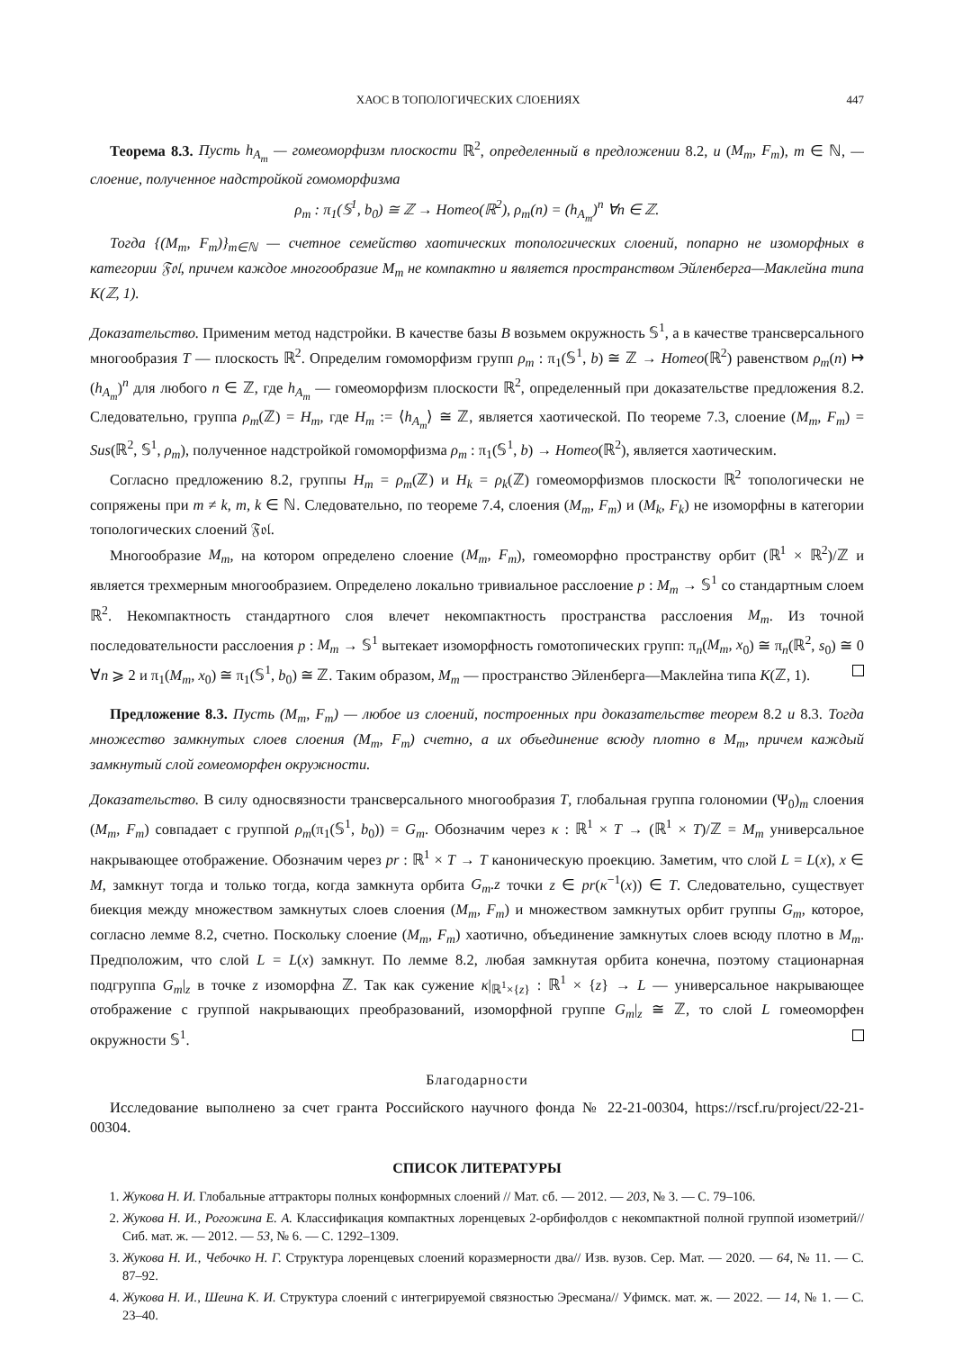ХАОС В ТОПОЛОГИЧЕСКИХ СЛОЕНИЯХ 447
Теорема 8.3. Пусть h<sub>A<sub>m</sub></sub> — гомеоморфизм плоскости ℝ<sup>2</sup>, определенный в предложении 8.2, и (M<sub>m</sub>, F<sub>m</sub>), m ∈ ℕ, — слоение, полученное надстройкой гомоморфизма
ρ<sub>m</sub> : π<sub>1</sub>(𝕊<sup>1</sup>, b<sub>0</sub>) ≅ ℤ → Homeo(ℝ<sup>2</sup>), ρ<sub>m</sub>(n) = (h<sub>A<sub>m</sub></sub>)<sup>n</sup> ∀n ∈ ℤ.
Тогда {(M<sub>m</sub>, F<sub>m</sub>)}<sub>m∈ℕ</sub> — счетное семейство хаотических топологических слоений, попарно не изоморфных в категории 𝔉𝔬𝔩, причем каждое многообразие M<sub>m</sub> не компактно и является пространством Эйленберга—Маклейна типа K(ℤ, 1).
Доказательство. Применим метод надстройки. В качестве базы B возьмем окружность 𝕊<sup>1</sup>, а в качестве трансверсального многообразия T — плоскость ℝ<sup>2</sup>. Определим гомоморфизм групп ρ<sub>m</sub> : π<sub>1</sub>(𝕊<sup>1</sup>, b) ≅ ℤ → Homeo(ℝ<sup>2</sup>) равенством ρ<sub>m</sub>(n) ↦ (h<sub>A<sub>m</sub></sub>)<sup>n</sup> для любого n ∈ ℤ, где h<sub>A<sub>m</sub></sub> — гомеоморфизм плоскости ℝ<sup>2</sup>, определенный при доказательстве предложения 8.2. Следовательно, группа ρ<sub>m</sub>(ℤ) = H<sub>m</sub>, где H<sub>m</sub> := ⟨h<sub>A<sub>m</sub></sub>⟩ ≅ ℤ, является хаотической. По теореме 7.3, слоение (M<sub>m</sub>, F<sub>m</sub>) = Sus(ℝ<sup>2</sup>, 𝕊<sup>1</sup>, ρ<sub>m</sub>), полученное надстройкой гомоморфизма ρ<sub>m</sub> : π<sub>1</sub>(𝕊<sup>1</sup>, b) → Homeo(ℝ<sup>2</sup>), является хаотическим.
Согласно предложению 8.2, группы H<sub>m</sub> = ρ<sub>m</sub>(ℤ) и H<sub>k</sub> = ρ<sub>k</sub>(ℤ) гомеоморфизмов плоскости ℝ<sup>2</sup> топологически не сопряжены при m ≠ k, m, k ∈ ℕ. Следовательно, по теореме 7.4, слоения (M<sub>m</sub>, F<sub>m</sub>) и (M<sub>k</sub>, F<sub>k</sub>) не изоморфны в категории топологических слоений 𝔉𝔬𝔩.
Многообразие M<sub>m</sub>, на котором определено слоение (M<sub>m</sub>, F<sub>m</sub>), гомеоморфно пространству орбит (ℝ<sup>1</sup> × ℝ<sup>2</sup>)/ℤ и является трехмерным многообразием. Определено локально тривиальное расслоение p : M<sub>m</sub> → 𝕊<sup>1</sup> со стандартным слоем ℝ<sup>2</sup>. Некомпактность стандартного слоя влечет некомпактность пространства расслоения M<sub>m</sub>. Из точной последовательности расслоения p : M<sub>m</sub> → 𝕊<sup>1</sup> вытекает изоморфность гомотопических групп: π<sub>n</sub>(M<sub>m</sub>, x<sub>0</sub>) ≅ π<sub>n</sub>(ℝ<sup>2</sup>, s<sub>0</sub>) ≅ 0 ∀n ⩾ 2 и π<sub>1</sub>(M<sub>m</sub>, x<sub>0</sub>) ≅ π<sub>1</sub>(𝕊<sup>1</sup>, b<sub>0</sub>) ≅ ℤ. Таким образом, M<sub>m</sub> — пространство Эйленберга—Маклейна типа K(ℤ, 1).
Предложение 8.3. Пусть (M<sub>m</sub>, F<sub>m</sub>) — любое из слоений, построенных при доказательстве теорем 8.2 и 8.3. Тогда множество замкнутых слоев слоения (M<sub>m</sub>, F<sub>m</sub>) счетно, а их объединение всюду плотно в M<sub>m</sub>, причем каждый замкнутый слой гомеоморфен окружности.
Доказательство. В силу односвязности трансверсального многообразия T, глобальная группа голономии (Ψ<sub>0</sub>)<sub>m</sub> слоения (M<sub>m</sub>, F<sub>m</sub>) совпадает с группой ρ<sub>m</sub>(π<sub>1</sub>(𝕊<sup>1</sup>, b<sub>0</sub>)) = G<sub>m</sub>. Обозначим через κ : ℝ<sup>1</sup> × T → (ℝ<sup>1</sup> × T)/ℤ = M<sub>m</sub> универсальное накрывающее отображение. Обозначим через pr : ℝ<sup>1</sup> × T → T каноническую проекцию. Заметим, что слой L = L(x), x ∈ M, замкнут тогда и только тогда, когда замкнута орбита G<sub>m</sub>.z точки z ∈ pr(κ<sup>−1</sup>(x)) ∈ T. Следовательно, существует биекция между множеством замкнутых слоев слоения (M<sub>m</sub>, F<sub>m</sub>) и множеством замкнутых орбит группы G<sub>m</sub>, которое, согласно лемме 8.2, счетно. Поскольку слоение (M<sub>m</sub>, F<sub>m</sub>) хаотично, объединение замкнутых слоев всюду плотно в M<sub>m</sub>. Предположим, что слой L = L(x) замкнут. По лемме 8.2, любая замкнутая орбита конечна, поэтому стационарная подгруппа G<sub>m</sub>|<sub>z</sub> в точке z изоморфна ℤ. Так как сужение κ|<sub>ℝ<sup>1</sup>×{z}</sub> : ℝ<sup>1</sup> × {z} → L — универсальное накрывающее отображение с группой накрывающих преобразований, изоморфной группе G<sub>m</sub>|<sub>z</sub> ≅ ℤ, то слой L гомеоморфен окружности 𝕊<sup>1</sup>.
Благодарности
Исследование выполнено за счет гранта Российского научного фонда № 22-21-00304, https://rscf.ru/project/22-21-00304.
СПИСОК ЛИТЕРАТУРЫ
1. Жукова Н. И. Глобальные аттракторы полных конформных слоений // Мат. сб. — 2012. — 203, № 3. — С. 79–106.
2. Жукова Н. И., Рогожина Е. А. Классификация компактных лоренцевых 2-орбифолдов с некомпактной полной группой изометрий// Сиб. мат. ж. — 2012. — 53, № 6. — С. 1292–1309.
3. Жукова Н. И., Чебочко Н. Г. Структура лоренцевых слоений коразмерности два// Изв. вузов. Сер. Мат. — 2020. — 64, № 11. — С. 87–92.
4. Жукова Н. И., Шеина К. И. Структура слоений с интегрируемой связностью Эресмана// Уфимск. мат. ж. — 2022. — 14, № 1. — С. 23–40.